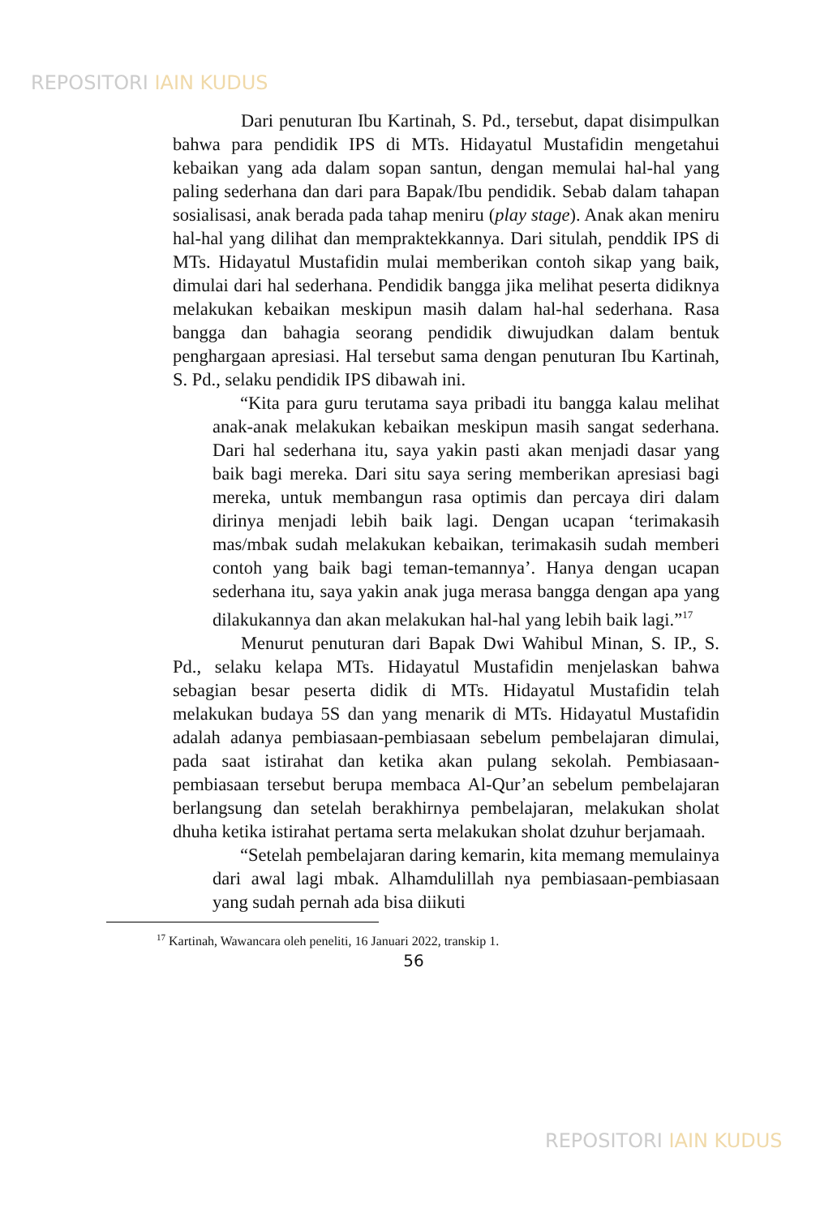REPOSITORI IAIN KUDUS
Dari penuturan Ibu Kartinah, S. Pd., tersebut, dapat disimpulkan bahwa para pendidik IPS di MTs. Hidayatul Mustafidin mengetahui kebaikan yang ada dalam sopan santun, dengan memulai hal-hal yang paling sederhana dan dari para Bapak/Ibu pendidik. Sebab dalam tahapan sosialisasi, anak berada pada tahap meniru (play stage). Anak akan meniru hal-hal yang dilihat dan mempraktekkannya. Dari situlah, penddik IPS di MTs. Hidayatul Mustafidin mulai memberikan contoh sikap yang baik, dimulai dari hal sederhana. Pendidik bangga jika melihat peserta didiknya melakukan kebaikan meskipun masih dalam hal-hal sederhana. Rasa bangga dan bahagia seorang pendidik diwujudkan dalam bentuk penghargaan apresiasi. Hal tersebut sama dengan penuturan Ibu Kartinah, S. Pd., selaku pendidik IPS dibawah ini.
“Kita para guru terutama saya pribadi itu bangga kalau melihat anak-anak melakukan kebaikan meskipun masih sangat sederhana. Dari hal sederhana itu, saya yakin pasti akan menjadi dasar yang baik bagi mereka. Dari situ saya sering memberikan apresiasi bagi mereka, untuk membangun rasa optimis dan percaya diri dalam dirinya menjadi lebih baik lagi. Dengan ucapan ‘terimakasih mas/mbak sudah melakukan kebaikan, terimakasih sudah memberi contoh yang baik bagi teman-temannya’. Hanya dengan ucapan sederhana itu, saya yakin anak juga merasa bangga dengan apa yang dilakukannya dan akan melakukan hal-hal yang lebih baik lagi.”<sup>17</sup>
Menurut penuturan dari Bapak Dwi Wahibul Minan, S. IP., S. Pd., selaku kelapa MTs. Hidayatul Mustafidin menjelaskan bahwa sebagian besar peserta didik di MTs. Hidayatul Mustafidin telah melakukan budaya 5S dan yang menarik di MTs. Hidayatul Mustafidin adalah adanya pembiasaan-pembiasaan sebelum pembelajaran dimulai, pada saat istirahat dan ketika akan pulang sekolah. Pembiasaan-pembiasaan tersebut berupa membaca Al-Qur’an sebelum pembelajaran berlangsung dan setelah berakhirnya pembelajaran, melakukan sholat dhuha ketika istirahat pertama serta melakukan sholat dzuhur berjamaah.
“Setelah pembelajaran daring kemarin, kita memang memulainya dari awal lagi mbak. Alhamdulillah nya pembiasaan-pembiasaan yang sudah pernah ada bisa diikuti
<sup>17</sup> Kartinah, Wawancara oleh peneliti, 16 Januari 2022, transkip 1.
56
REPOSITORI IAIN KUDUS